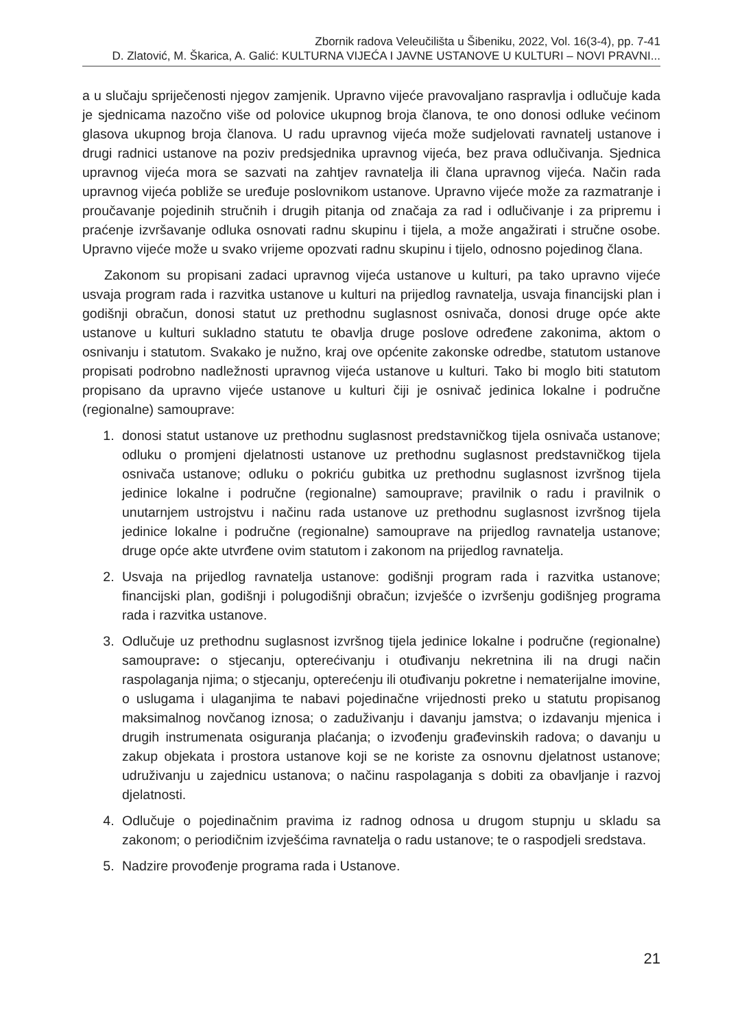Zbornik radova Veleučilišta u Šibeniku, 2022, Vol. 16(3-4), pp. 7-41
D. Zlatović, M. Škarica, A. Galić: KULTURNA VIJEĆA I JAVNE USTANOVE U KULTURI – NOVI PRAVNI...
a u slučaju spriječenosti njegov zamjenik. Upravno vijeće pravovaljano raspravlja i odlučuje kada je sjednicama nazočno više od polovice ukupnog broja članova, te ono donosi odluke većinom glasova ukupnog broja članova. U radu upravnog vijeća može sudjelovati ravnatelj ustanove i drugi radnici ustanove na poziv predsjednika upravnog vijeća, bez prava odlučivanja. Sjednica upravnog vijeća mora se sazvati na zahtjev ravnatelja ili člana upravnog vijeća. Način rada upravnog vijeća pobliže se uređuje poslovnikom ustanove. Upravno vijeće može za razmatranje i proučavanje pojedinih stručnih i drugih pitanja od značaja za rad i odlučivanje i za pripremu i praćenje izvršavanje odluka osnovati radnu skupinu i tijela, a može angažirati i stručne osobe. Upravno vijeće može u svako vrijeme opozvati radnu skupinu i tijelo, odnosno pojedinog člana.
Zakonom su propisani zadaci upravnog vijeća ustanove u kulturi, pa tako upravno vijeće usvaja program rada i razvitka ustanove u kulturi na prijedlog ravnatelja, usvaja financijski plan i godišnji obračun, donosi statut uz prethodnu suglasnost osnivača, donosi druge opće akte ustanove u kulturi sukladno statutu te obavlja druge poslove određene zakonima, aktom o osnivanju i statutom. Svakako je nužno, kraj ove općenite zakonske odredbe, statutom ustanove propisati podrobno nadležnosti upravnog vijeća ustanove u kulturi. Tako bi moglo biti statutom propisano da upravno vijeće ustanove u kulturi čiji je osnivač jedinica lokalne i područne (regionalne) samouprave:
1. donosi statut ustanove uz prethodnu suglasnost predstavničkog tijela osnivača ustanove; odluku o promjeni djelatnosti ustanove uz prethodnu suglasnost predstavničkog tijela osnivača ustanove; odluku o pokriću gubitka uz prethodnu suglasnost izvršnog tijela jedinice lokalne i područne (regionalne) samouprave; pravilnik o radu i pravilnik o unutarnjem ustrojstvu i načinu rada ustanove uz prethodnu suglasnost izvršnog tijela jedinice lokalne i područne (regionalne) samouprave na prijedlog ravnatelja ustanove; druge opće akte utvrđene ovim statutom i zakonom na prijedlog ravnatelja.
2. Usvaja na prijedlog ravnatelja ustanove: godišnji program rada i razvitka ustanove; financijski plan, godišnji i polugodišnji obračun; izvješće o izvršenju godišnjeg programa rada i razvitka ustanove.
3. Odlučuje uz prethodnu suglasnost izvršnog tijela jedinice lokalne i područne (regionalne) samouprave: o stjecanju, opterećivanju i otuđivanju nekretnina ili na drugi način raspolaganja njima; o stjecanju, opterećenju ili otuđivanju pokretne i nematerijalne imovine, o uslugama i ulaganjima te nabavi pojedinačne vrijednosti preko u statutu propisanog maksimalnog novčanog iznosa; o zaduživanju i davanju jamstva; o izdavanju mjenica i drugih instrumenata osiguranja plaćanja; o izvođenju građevinskih radova; o davanju u zakup objekata i prostora ustanove koji se ne koriste za osnovnu djelatnost ustanove; udruživanju u zajednicu ustanova; o načinu raspolaganja s dobiti za obavljanje i razvoj djelatnosti.
4. Odlučuje o pojedinačnim pravima iz radnog odnosa u drugom stupnju u skladu sa zakonom; o periodičnim izvješćima ravnatelja o radu ustanove; te o raspodjeli sredstava.
5. Nadzire provođenje programa rada i Ustanove.
21